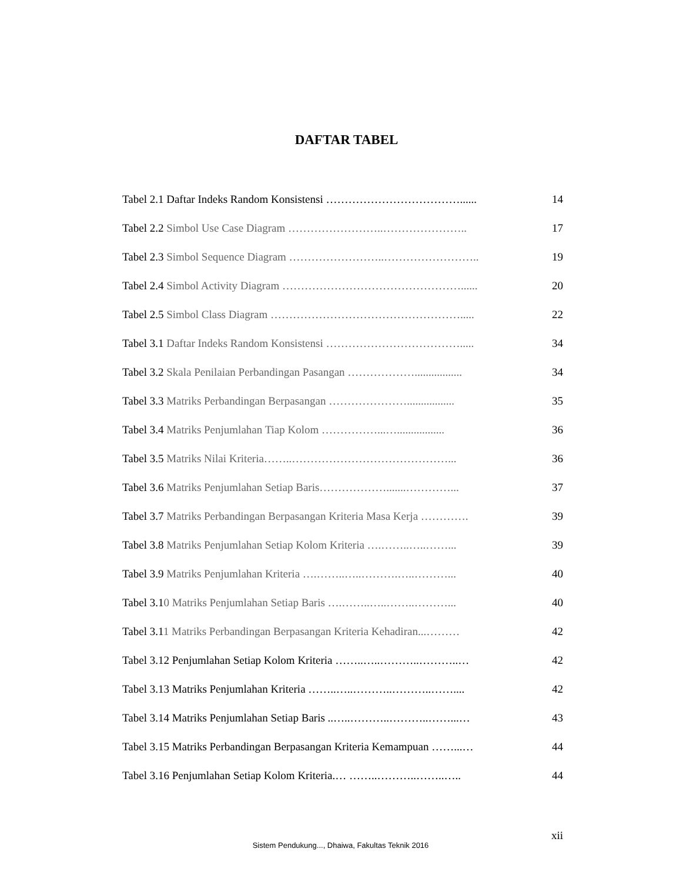DAFTAR TABEL
Tabel 2.1 Daftar Indeks Random Konsistensi ………………………………...... 14
Tabel 2.2 Simbol Use Case Diagram ……………………..………………….. 17
Tabel 2.3 Simbol Sequence Diagram ……………………..…………………….. 19
Tabel 2.4 Simbol Activity Diagram …………………………………………...... 20
Tabel 2.5 Simbol Class Diagram ……………………………………………..... 22
Tabel 3.1 Daftar Indeks Random Konsistensi ………………………………..... 34
Tabel 3.2 Skala Penilaian Perbandingan Pasangan ………………................. 34
Tabel 3.3 Matriks Perbandingan Berpasangan …………………................. 35
Tabel 3.4 Matriks Penjumlahan Tiap Kolom ……………...…................. 36
Tabel 3.5 Matriks Nilai Kriteria……..……………………………………... 36
Tabel 3.6 Matriks Penjumlahan Setiap Baris……………….......…………... 37
Tabel 3.7 Matriks Perbandingan Berpasangan Kriteria Masa Kerja …………. 39
Tabel 3.8 Matriks Penjumlahan Setiap Kolom Kriteria ….……..…..……... 39
Tabel 3.9 Matriks Penjumlahan Kriteria ….……..…..……….…..………... 40
Tabel 3.10 Matriks Penjumlahan Setiap Baris ….……..…..……..………... 40
Tabel 3.11 Matriks Perbandingan Berpasangan Kriteria Kehadiran...……… 42
Tabel 3.12 Penjumlahan Setiap Kolom Kriteria ……..…..………..………..… 42
Tabel 3.13 Matriks Penjumlahan Kriteria ……..…..………..………..…….... 42
Tabel 3.14 Matriks Penjumlahan Setiap Baris ..…..………..………..……...… 43
Tabel 3.15 Matriks Perbandingan Berpasangan Kriteria Kemampuan ……...… 44
Tabel 3.16 Penjumlahan Setiap Kolom Kriteria.… ……..………..……..….. 44
xii
Sistem Pendukung..., Dhaiwa, Fakultas Teknik 2016